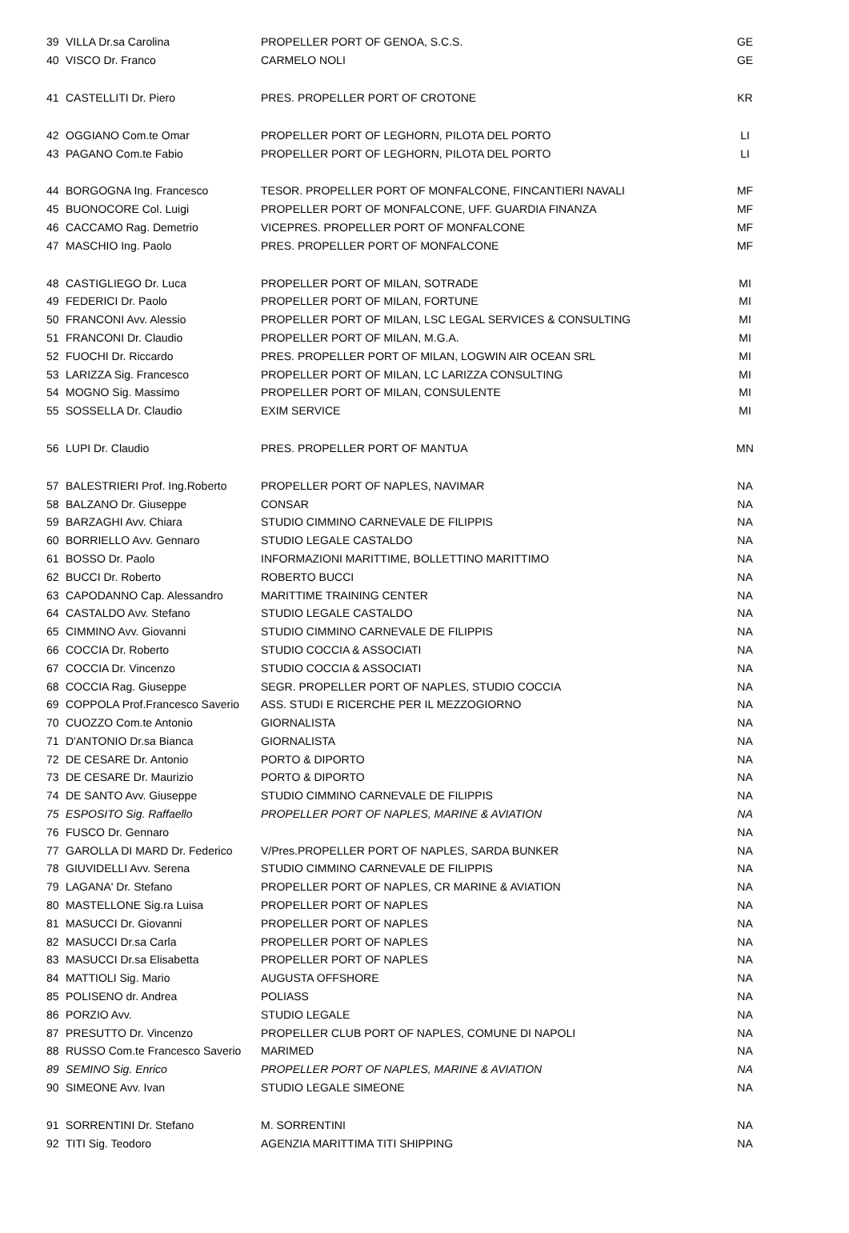| 39 | VILLA Dr.sa Carolina | PROPELLER PORT OF GENOA, S.C.S. | GE |
| 40 | VISCO Dr. Franco | CARMELO NOLI | GE |
| 41 | CASTELLITI Dr. Piero | PRES. PROPELLER PORT OF CROTONE | KR |
| 42 | OGGIANO Com.te Omar | PROPELLER PORT OF LEGHORN, PILOTA DEL PORTO | LI |
| 43 | PAGANO Com.te Fabio | PROPELLER PORT OF LEGHORN, PILOTA DEL PORTO | LI |
| 44 | BORGOGNA Ing. Francesco | TESOR. PROPELLER PORT OF MONFALCONE, FINCANTIERI NAVALI | MF |
| 45 | BUONOCORE Col. Luigi | PROPELLER PORT OF MONFALCONE, UFF. GUARDIA FINANZA | MF |
| 46 | CACCAMO Rag. Demetrio | VICEPRES. PROPELLER PORT OF MONFALCONE | MF |
| 47 | MASCHIO Ing. Paolo | PRES. PROPELLER PORT OF MONFALCONE | MF |
| 48 | CASTIGLIEGO Dr. Luca | PROPELLER PORT OF MILAN, SOTRADE | MI |
| 49 | FEDERICI Dr. Paolo | PROPELLER PORT OF MILAN, FORTUNE | MI |
| 50 | FRANCONI Avv. Alessio | PROPELLER PORT OF MILAN, LSC LEGAL SERVICES & CONSULTING | MI |
| 51 | FRANCONI Dr. Claudio | PROPELLER PORT OF MILAN, M.G.A. | MI |
| 52 | FUOCHI Dr. Riccardo | PRES. PROPELLER PORT OF MILAN, LOGWIN AIR OCEAN SRL | MI |
| 53 | LARIZZA Sig. Francesco | PROPELLER PORT OF MILAN, LC LARIZZA CONSULTING | MI |
| 54 | MOGNO Sig. Massimo | PROPELLER PORT OF MILAN, CONSULENTE | MI |
| 55 | SOSSELLA Dr. Claudio | EXIM SERVICE | MI |
| 56 | LUPI Dr. Claudio | PRES. PROPELLER PORT OF MANTUA | MN |
| 57 | BALESTRIERI Prof. Ing.Roberto | PROPELLER PORT OF NAPLES, NAVIMAR | NA |
| 58 | BALZANO Dr. Giuseppe | CONSAR | NA |
| 59 | BARZAGHI Avv. Chiara | STUDIO CIMMINO CARNEVALE DE FILIPPIS | NA |
| 60 | BORRIELLO Avv. Gennaro | STUDIO LEGALE CASTALDO | NA |
| 61 | BOSSO Dr. Paolo | INFORMAZIONI MARITTIME, BOLLETTINO MARITTIMO | NA |
| 62 | BUCCI Dr. Roberto | ROBERTO BUCCI | NA |
| 63 | CAPODANNO Cap. Alessandro | MARITTIME TRAINING CENTER | NA |
| 64 | CASTALDO Avv. Stefano | STUDIO LEGALE CASTALDO | NA |
| 65 | CIMMINO Avv. Giovanni | STUDIO CIMMINO CARNEVALE DE FILIPPIS | NA |
| 66 | COCCIA Dr. Roberto | STUDIO COCCIA & ASSOCIATI | NA |
| 67 | COCCIA Dr. Vincenzo | STUDIO COCCIA & ASSOCIATI | NA |
| 68 | COCCIA Rag. Giuseppe | SEGR. PROPELLER PORT OF NAPLES, STUDIO COCCIA | NA |
| 69 | COPPOLA Prof.Francesco Saverio | ASS. STUDI E RICERCHE PER IL MEZZOGIORNO | NA |
| 70 | CUOZZO Com.te Antonio | GIORNALISTA | NA |
| 71 | D'ANTONIO Dr.sa Bianca | GIORNALISTA | NA |
| 72 | DE CESARE Dr. Antonio | PORTO & DIPORTO | NA |
| 73 | DE CESARE Dr. Maurizio | PORTO & DIPORTO | NA |
| 74 | DE SANTO Avv. Giuseppe | STUDIO CIMMINO CARNEVALE DE FILIPPIS | NA |
| 75 | ESPOSITO Sig. Raffaello | PROPELLER PORT OF NAPLES, MARINE & AVIATION | NA |
| 76 | FUSCO Dr. Gennaro | | NA |
| 77 | GAROLLA DI MARD Dr. Federico | V/Pres.PROPELLER PORT OF NAPLES, SARDA BUNKER | NA |
| 78 | GIUVIDELLI Avv. Serena | STUDIO CIMMINO CARNEVALE DE FILIPPIS | NA |
| 79 | LAGANA' Dr. Stefano | PROPELLER PORT OF NAPLES, CR MARINE & AVIATION | NA |
| 80 | MASTELLONE Sig.ra Luisa | PROPELLER PORT OF NAPLES | NA |
| 81 | MASUCCI Dr. Giovanni | PROPELLER PORT OF NAPLES | NA |
| 82 | MASUCCI Dr.sa Carla | PROPELLER PORT OF NAPLES | NA |
| 83 | MASUCCI Dr.sa Elisabetta | PROPELLER PORT OF NAPLES | NA |
| 84 | MATTIOLI Sig. Mario | AUGUSTA OFFSHORE | NA |
| 85 | POLISENO dr. Andrea | POLIASS | NA |
| 86 | PORZIO Avv. | STUDIO LEGALE | NA |
| 87 | PRESUTTO Dr. Vincenzo | PROPELLER CLUB PORT OF NAPLES, COMUNE DI NAPOLI | NA |
| 88 | RUSSO Com.te Francesco Saverio | MARIMED | NA |
| 89 | SEMINO Sig. Enrico | PROPELLER PORT OF NAPLES, MARINE & AVIATION | NA |
| 90 | SIMEONE Avv. Ivan | STUDIO LEGALE SIMEONE | NA |
| 91 | SORRENTINI Dr. Stefano | M. SORRENTINI | NA |
| 92 | TITI Sig. Teodoro | AGENZIA MARITTIMA TITI SHIPPING | NA |